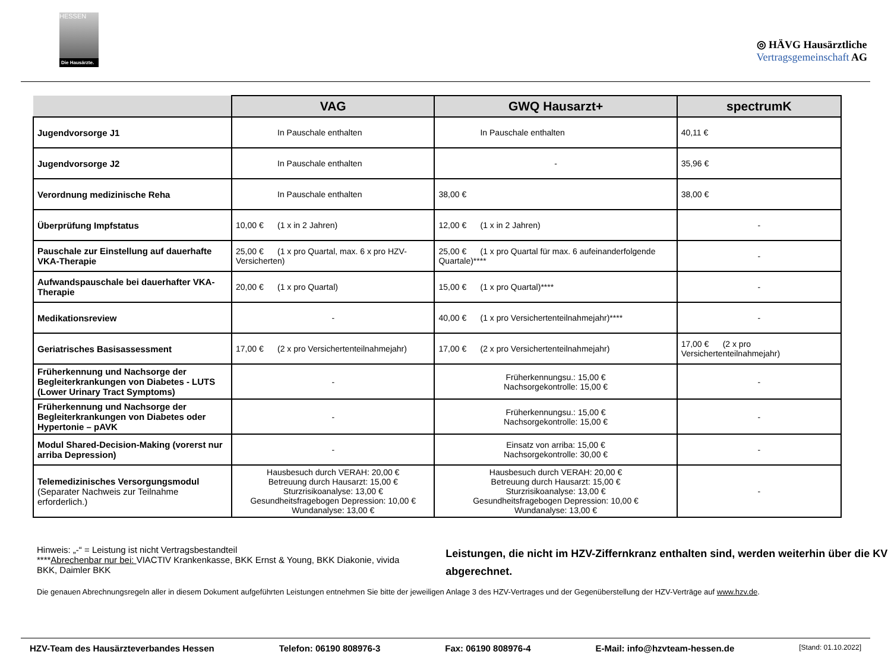HESSEN
Die Hausärzte.
◎ HÄVG Hausärztliche
Vertragsgemeinschaft AG
| | VAG | GWQ Hausarzt+ | spectrumK |
| --- | --- | --- | --- |
| Jugendvorsorge J1 | In Pauschale enthalten | In Pauschale enthalten | 40,11 € |
| Jugendvorsorge J2 | In Pauschale enthalten | - | 35,96 € |
| Verordnung medizinische Reha | In Pauschale enthalten | 38,00 € | 38,00 € |
| Überprüfung Impfstatus | 10,00 € (1 x in 2 Jahren) | 12,00 € (1 x in 2 Jahren) | - |
| Pauschale zur Einstellung auf dauerhafte VKA-Therapie | 25,00 € (1 x pro Quartal, max. 6 x pro HZV-Versicherten) | 25,00 € (1 x pro Quartal für max. 6 aufeinanderfolgende Quartale)**** | - |
| Aufwandspauschale bei dauerhafter VKA-Therapie | 20,00 € (1 x pro Quartal) | 15,00 € (1 x pro Quartal)**** | - |
| Medikationsreview | - | 40,00 € (1 x pro Versichertenteilnahmejahr)**** | - |
| Geriatrisches Basisassessment | 17,00 € (2 x pro Versichertenteilnahmejahr) | 17,00 € (2 x pro Versichertenteilnahmejahr) | 17,00 € (2 x pro Versichertenteilnahmejahr) |
| Früherkennung und Nachsorge der Begleiterkrankungen von Diabetes - LUTS (Lower Urinary Tract Symptoms) | - | Früherkennungsu.: 15,00 € Nachsorgekontrolle: 15,00 € | - |
| Früherkennung und Nachsorge der Begleiterkrankungen von Diabetes oder Hypertonie – pAVK | - | Früherkennungsu.: 15,00 € Nachsorgekontrolle: 15,00 € | - |
| Modul Shared-Decision-Making (vorerst nur arriba Depression) | - | Einsatz von arriba: 15,00 € Nachsorgekontrolle: 30,00 € | - |
| Telemedizinisches Versorgungsmodul (Separater Nachweis zur Teilnahme erforderlich.) | Hausbesuch durch VERAH: 20,00 € Betreuung durch Hausarzt: 15,00 € Sturzrisikoanalyse: 13,00 € Gesundheitsfragebogen Depression: 10,00 € Wundanalyse: 13,00 € | Hausbesuch durch VERAH: 20,00 € Betreuung durch Hausarzt: 15,00 € Sturzrisikoanalyse: 13,00 € Gesundheitsfragebogen Depression: 10,00 € Wundanalyse: 13,00 € | - |
Hinweis: „-“ = Leistung ist nicht Vertragsbestandteil
****Abrechenbar nur bei: VIACTIV Krankenkasse, BKK Ernst & Young, BKK Diakonie, vivida BKK, Daimler BKK
Leistungen, die nicht im HZV-Ziffernkranz enthalten sind, werden weiterhin über die KV abgerechnet.
Die genauen Abrechnungsregeln aller in diesem Dokument aufgeführten Leistungen entnehmen Sie bitte der jeweiligen Anlage 3 des HZV-Vertrages und der Gegenüberstellung der HZV-Verträge auf www.hzv.de.
HZV-Team des Hausärzteverbandes Hessen Telefon: 06190 808976-3 Fax: 06190 808976-4 E-Mail: info@hzvteam-hessen.de [Stand: 01.10.2022]